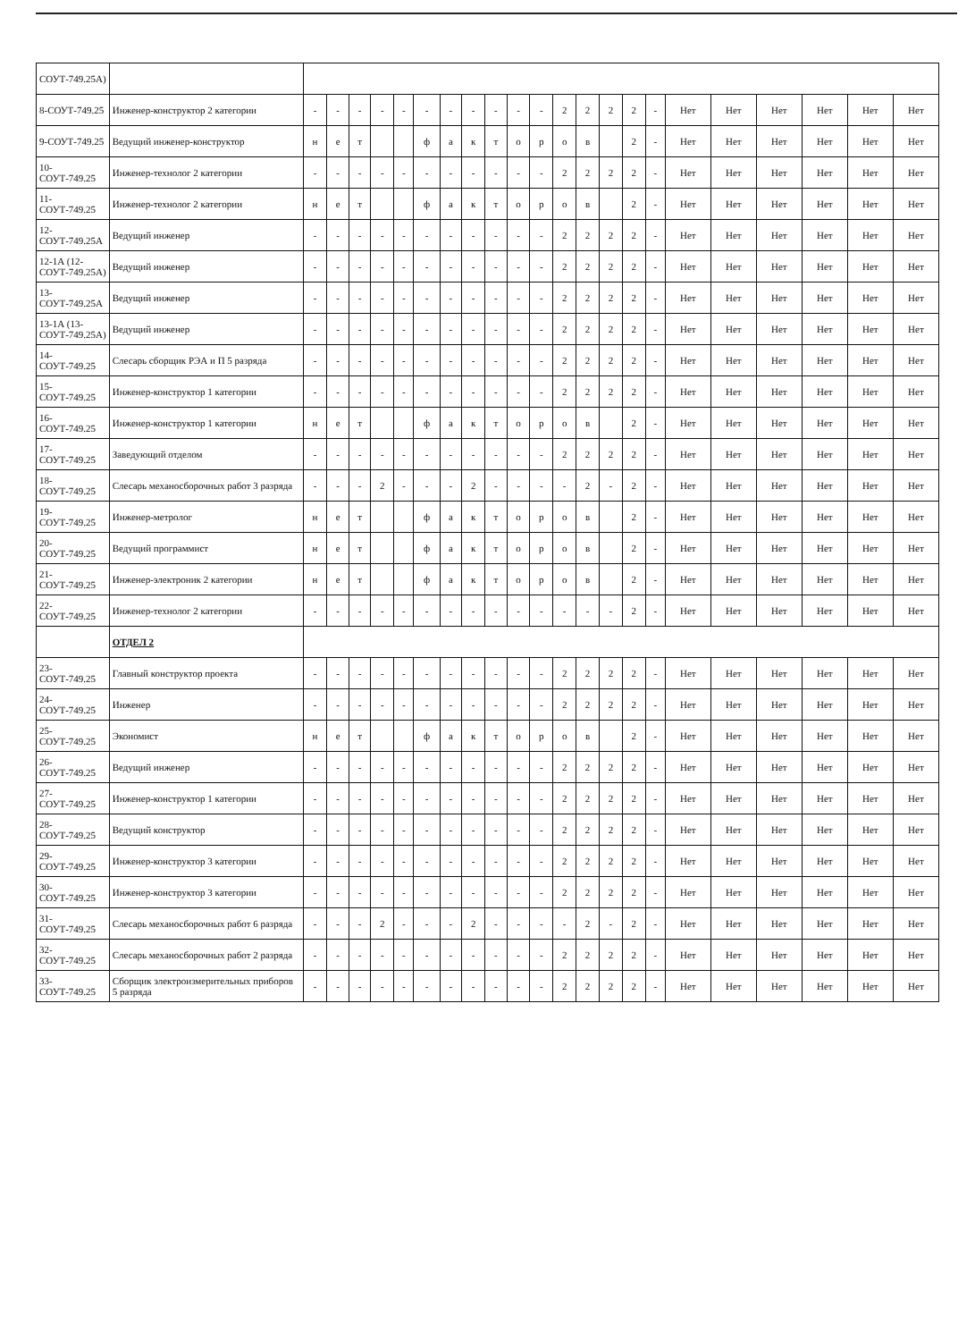| СОУТ-749.25А) | | | | | | | | | | | | | | | | | | | | | | | |
| 8-СОУТ-749.25 | Инженер-конструктор 2 категории | - | - | - | - | - | - | - | - | - | - | - | 2 | 2 | 2 | 2 | - | Нет | Нет | Нет | Нет | Нет | Нет |
| 9-СОУТ-749.25 | Ведущий инженер-конструктор | н | е | т | | | ф | а | к | т | о | р | о | в | | 2 | - | Нет | Нет | Нет | Нет | Нет | Нет |
| 10-СОУТ-749.25 | Инженер-технолог 2 категории | - | - | - | - | - | - | - | - | - | - | - | 2 | 2 | 2 | 2 | - | Нет | Нет | Нет | Нет | Нет | Нет |
| 11-СОУТ-749.25 | Инженер-технолог 2 категории | н | е | т | | | ф | а | к | т | о | р | о | в | | 2 | - | Нет | Нет | Нет | Нет | Нет | Нет |
| 12-СОУТ-749.25А | Ведущий инженер | - | - | - | - | - | - | - | - | - | - | - | 2 | 2 | 2 | 2 | - | Нет | Нет | Нет | Нет | Нет | Нет |
| 12-1А (12-СОУТ-749.25А) | Ведущий инженер | - | - | - | - | - | - | - | - | - | - | - | 2 | 2 | 2 | 2 | - | Нет | Нет | Нет | Нет | Нет | Нет |
| 13-СОУТ-749.25А | Ведущий инженер | - | - | - | - | - | - | - | - | - | - | - | 2 | 2 | 2 | 2 | - | Нет | Нет | Нет | Нет | Нет | Нет |
| 13-1А (13-СОУТ-749.25А) | Ведущий инженер | - | - | - | - | - | - | - | - | - | - | - | 2 | 2 | 2 | 2 | - | Нет | Нет | Нет | Нет | Нет | Нет |
| 14-СОУТ-749.25 | Слесарь сборщик РЭА и П 5 разряда | - | - | - | - | - | - | - | - | - | - | - | 2 | 2 | 2 | 2 | - | Нет | Нет | Нет | Нет | Нет | Нет |
| 15-СОУТ-749.25 | Инженер-конструктор 1 категории | - | - | - | - | - | - | - | - | - | - | - | 2 | 2 | 2 | 2 | - | Нет | Нет | Нет | Нет | Нет | Нет |
| 16-СОУТ-749.25 | Инженер-конструктор 1 категории | н | е | т | | | ф | а | к | т | о | р | о | в | | 2 | - | Нет | Нет | Нет | Нет | Нет | Нет |
| 17-СОУТ-749.25 | Заведующий отделом | - | - | - | - | - | - | - | - | - | - | - | 2 | 2 | 2 | 2 | - | Нет | Нет | Нет | Нет | Нет | Нет |
| 18-СОУТ-749.25 | Слесарь механосборочных работ 3 разряда | - | - | - | 2 | - | - | - | 2 | - | - | - | - | 2 | - | 2 | - | Нет | Нет | Нет | Нет | Нет | Нет |
| 19-СОУТ-749.25 | Инженер-метролог | н | е | т | | | ф | а | к | т | о | р | о | в | | 2 | - | Нет | Нет | Нет | Нет | Нет | Нет |
| 20-СОУТ-749.25 | Ведущий программист | н | е | т | | | ф | а | к | т | о | р | о | в | | 2 | - | Нет | Нет | Нет | Нет | Нет | Нет |
| 21-СОУТ-749.25 | Инженер-электроник 2 категории | н | е | т | | | ф | а | к | т | о | р | о | в | | 2 | - | Нет | Нет | Нет | Нет | Нет | Нет |
| 22-СОУТ-749.25 | Инженер-технолог 2 категории | - | - | - | - | - | - | - | - | - | - | - | - | - | - | 2 | - | Нет | Нет | Нет | Нет | Нет | Нет |
| | ОТДЕЛ 2 | | | | | | | | | | | | | | | | | | | | | | |
| 23-СОУТ-749.25 | Главный конструктор проекта | - | - | - | - | - | - | - | - | - | - | - | 2 | 2 | 2 | 2 | - | Нет | Нет | Нет | Нет | Нет | Нет |
| 24-СОУТ-749.25 | Инженер | - | - | - | - | - | - | - | - | - | - | - | 2 | 2 | 2 | 2 | - | Нет | Нет | Нет | Нет | Нет | Нет |
| 25-СОУТ-749.25 | Экономист | н | е | т | | | ф | а | к | т | о | р | о | в | | 2 | - | Нет | Нет | Нет | Нет | Нет | Нет |
| 26-СОУТ-749.25 | Ведущий инженер | - | - | - | - | - | - | - | - | - | - | - | 2 | 2 | 2 | 2 | - | Нет | Нет | Нет | Нет | Нет | Нет |
| 27-СОУТ-749.25 | Инженер-конструктор 1 категории | - | - | - | - | - | - | - | - | - | - | - | 2 | 2 | 2 | 2 | - | Нет | Нет | Нет | Нет | Нет | Нет |
| 28-СОУТ-749.25 | Ведущий конструктор | - | - | - | - | - | - | - | - | - | - | - | 2 | 2 | 2 | 2 | - | Нет | Нет | Нет | Нет | Нет | Нет |
| 29-СОУТ-749.25 | Инженер-конструктор 3 категории | - | - | - | - | - | - | - | - | - | - | - | 2 | 2 | 2 | 2 | - | Нет | Нет | Нет | Нет | Нет | Нет |
| 30-СОУТ-749.25 | Инженер-конструктор 3 категории | - | - | - | - | - | - | - | - | - | - | - | 2 | 2 | 2 | 2 | - | Нет | Нет | Нет | Нет | Нет | Нет |
| 31-СОУТ-749.25 | Слесарь механосборочных работ 6 разряда | - | - | - | 2 | - | - | - | 2 | - | - | - | - | 2 | - | 2 | - | Нет | Нет | Нет | Нет | Нет | Нет |
| 32-СОУТ-749.25 | Слесарь механосборочных работ 2 разряда | - | - | - | - | - | - | - | - | - | - | - | 2 | 2 | 2 | 2 | - | Нет | Нет | Нет | Нет | Нет | Нет |
| 33-СОУТ-749.25 | Сборщик электроизмерительных приборов 5 разряда | - | - | - | - | - | - | - | - | - | - | - | 2 | 2 | 2 | 2 | - | Нет | Нет | Нет | Нет | Нет | Нет |